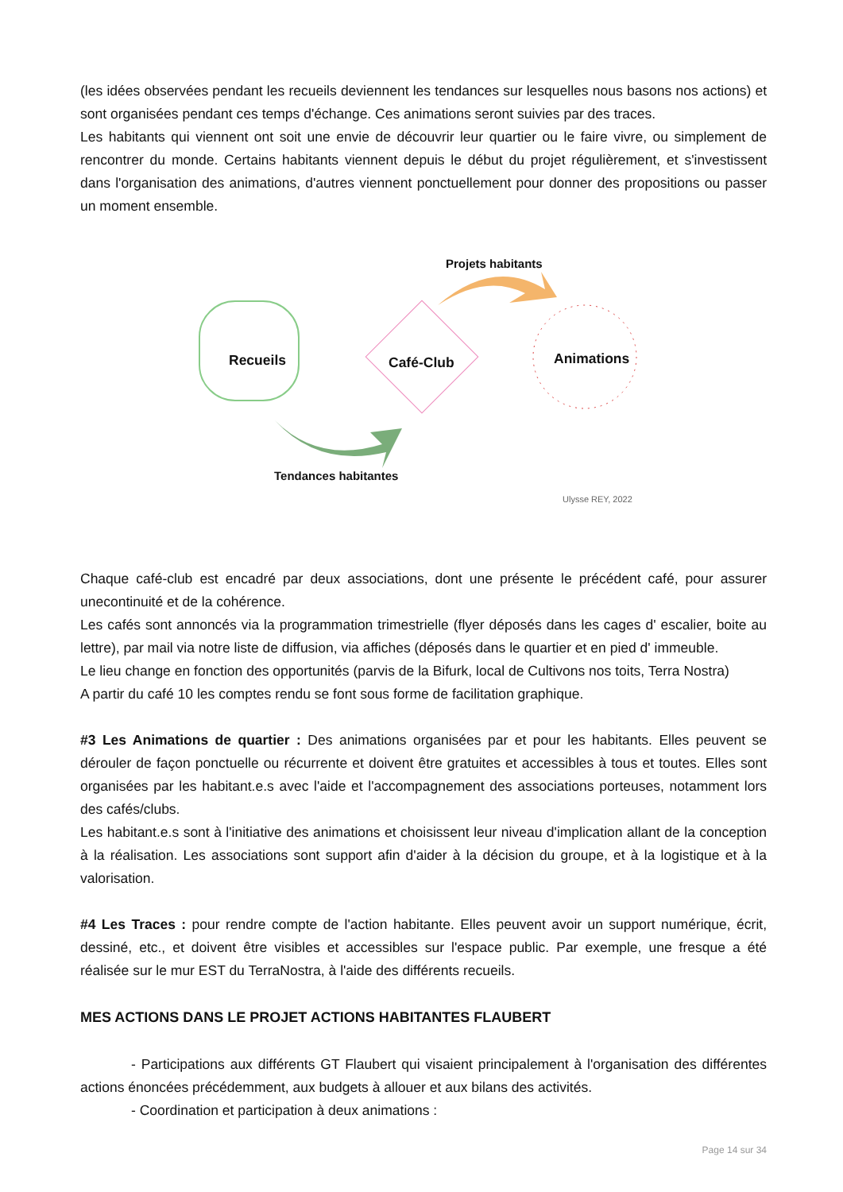(les idées observées pendant les recueils deviennent les tendances sur lesquelles nous basons nos actions) et sont organisées pendant ces temps d'échange. Ces animations seront suivies par des traces.
Les habitants qui viennent ont soit une envie de découvrir leur quartier ou le faire vivre, ou simplement de rencontrer du monde. Certains habitants viennent depuis le début du projet régulièrement, et s'investissent dans l'organisation des animations, d'autres viennent ponctuellement pour donner des propositions ou passer un moment ensemble.
Recueils Café-Club Animations
Projets habitants
Tendances habitantes
Ulysse REY, 2022
Chaque café-club est encadré par deux associations, dont une présente le précédent café, pour assurer unecontinuité et de la cohérence.
Les cafés sont annoncés via la programmation trimestrielle (flyer déposés dans les cages d' escalier, boite au lettre), par mail via notre liste de diffusion, via affiches (déposés dans le quartier et en pied d' immeuble.
Le lieu change en fonction des opportunités (parvis de la Bifurk, local de Cultivons nos toits, Terra Nostra)
A partir du café 10 les comptes rendu se font sous forme de facilitation graphique.
#3 Les Animations de quartier : Des animations organisées par et pour les habitants. Elles peuvent se dérouler de façon ponctuelle ou récurrente et doivent être gratuites et accessibles à tous et toutes. Elles sont organisées par les habitant.e.s avec l'aide et l'accompagnement des associations porteuses, notamment lors des cafés/clubs.
Les habitant.e.s sont à l'initiative des animations et choisissent leur niveau d'implication allant de la conception à la réalisation. Les associations sont support afin d'aider à la décision du groupe, et à la logistique et à la valorisation.
#4 Les Traces : pour rendre compte de l'action habitante. Elles peuvent avoir un support numérique, écrit, dessiné, etc., et doivent être visibles et accessibles sur l'espace public. Par exemple, une fresque a été réalisée sur le mur EST du TerraNostra, à l'aide des différents recueils.
MES ACTIONS DANS LE PROJET ACTIONS HABITANTES FLAUBERT
- Participations aux différents GT Flaubert qui visaient principalement à l'organisation des différentes actions énoncées précédemment, aux budgets à allouer et aux bilans des activités.
- Coordination et participation à deux animations :
Page 14 sur 34